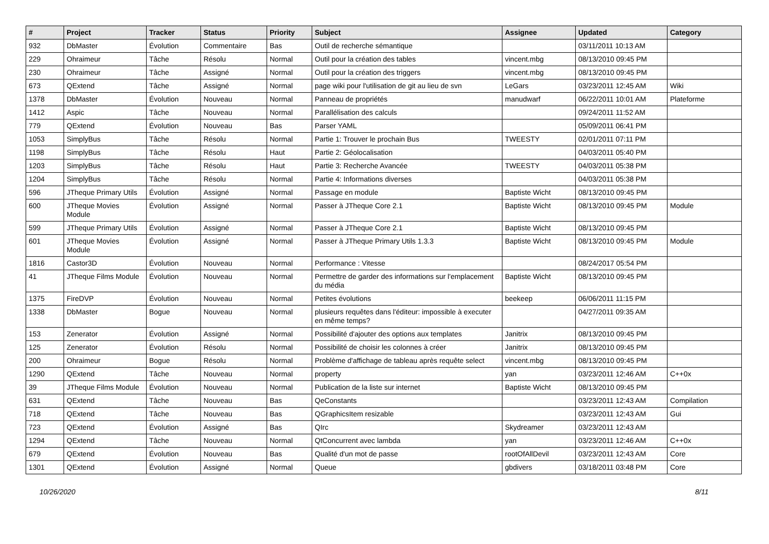| # | Project | Tracker | Status | Priority | Subject | Assignee | Updated | Category |
| --- | --- | --- | --- | --- | --- | --- | --- | --- |
| 932 | DbMaster | Évolution | Commentaire | Bas | Outil de recherche sémantique | | 03/11/2011 10:13 AM | |
| 229 | Ohraimeur | Tâche | Résolu | Normal | Outil pour la création des tables | vincent.mbg | 08/13/2010 09:45 PM | |
| 230 | Ohraimeur | Tâche | Assigné | Normal | Outil pour la création des triggers | vincent.mbg | 08/13/2010 09:45 PM | |
| 673 | QExtend | Tâche | Assigné | Normal | page wiki pour l'utilisation de git au lieu de svn | LeGars | 03/23/2011 12:45 AM | Wiki |
| 1378 | DbMaster | Évolution | Nouveau | Normal | Panneau de propriétés | manudwarf | 06/22/2011 10:01 AM | Plateforme |
| 1412 | Aspic | Tâche | Nouveau | Normal | Parallélisation des calculs | | 09/24/2011 11:52 AM | |
| 779 | QExtend | Évolution | Nouveau | Bas | Parser YAML | | 05/09/2011 06:41 PM | |
| 1053 | SimplyBus | Tâche | Résolu | Normal | Partie 1: Trouver le prochain Bus | TWEESTY | 02/01/2011 07:11 PM | |
| 1198 | SimplyBus | Tâche | Résolu | Haut | Partie 2: Géolocalisation | | 04/03/2011 05:40 PM | |
| 1203 | SimplyBus | Tâche | Résolu | Haut | Partie 3: Recherche Avancée | TWEESTY | 04/03/2011 05:38 PM | |
| 1204 | SimplyBus | Tâche | Résolu | Normal | Partie 4: Informations diverses | | 04/03/2011 05:38 PM | |
| 596 | JTheque Primary Utils | Évolution | Assigné | Normal | Passage en module | Baptiste Wicht | 08/13/2010 09:45 PM | |
| 600 | JTheque Movies Module | Évolution | Assigné | Normal | Passer à JTheque Core 2.1 | Baptiste Wicht | 08/13/2010 09:45 PM | Module |
| 599 | JTheque Primary Utils | Évolution | Assigné | Normal | Passer à JTheque Core 2.1 | Baptiste Wicht | 08/13/2010 09:45 PM | |
| 601 | JTheque Movies Module | Évolution | Assigné | Normal | Passer à JTheque Primary Utils 1.3.3 | Baptiste Wicht | 08/13/2010 09:45 PM | Module |
| 1816 | Castor3D | Évolution | Nouveau | Normal | Performance : Vitesse | | 08/24/2017 05:54 PM | |
| 41 | JTheque Films Module | Évolution | Nouveau | Normal | Permettre de garder des informations sur l'emplacement du média | Baptiste Wicht | 08/13/2010 09:45 PM | |
| 1375 | FireDVP | Évolution | Nouveau | Normal | Petites évolutions | beekeep | 06/06/2011 11:15 PM | |
| 1338 | DbMaster | Bogue | Nouveau | Normal | plusieurs requêtes dans l'éditeur: impossible à executer en même temps? | | 04/27/2011 09:35 AM | |
| 153 | Zenerator | Évolution | Assigné | Normal | Possibilité d'ajouter des options aux templates | Janitrix | 08/13/2010 09:45 PM | |
| 125 | Zenerator | Évolution | Résolu | Normal | Possibilité de choisir les colonnes à créer | Janitrix | 08/13/2010 09:45 PM | |
| 200 | Ohraimeur | Bogue | Résolu | Normal | Problème d'affichage de tableau après requête select | vincent.mbg | 08/13/2010 09:45 PM | |
| 1290 | QExtend | Tâche | Nouveau | Normal | property | yan | 03/23/2011 12:46 AM | C++0x |
| 39 | JTheque Films Module | Évolution | Nouveau | Normal | Publication de la liste sur internet | Baptiste Wicht | 08/13/2010 09:45 PM | |
| 631 | QExtend | Tâche | Nouveau | Bas | QeConstants | | 03/23/2011 12:43 AM | Compilation |
| 718 | QExtend | Tâche | Nouveau | Bas | QGraphicsItem resizable | | 03/23/2011 12:43 AM | Gui |
| 723 | QExtend | Évolution | Assigné | Bas | QIrc | Skydreamer | 03/23/2011 12:43 AM | |
| 1294 | QExtend | Tâche | Nouveau | Normal | QtConcurrent avec lambda | yan | 03/23/2011 12:46 AM | C++0x |
| 679 | QExtend | Évolution | Nouveau | Bas | Qualité d'un mot de passe | rootOfAllDevil | 03/23/2011 12:43 AM | Core |
| 1301 | QExtend | Évolution | Assigné | Normal | Queue | gbdivers | 03/18/2011 03:48 PM | Core |
10/26/2020 8/11